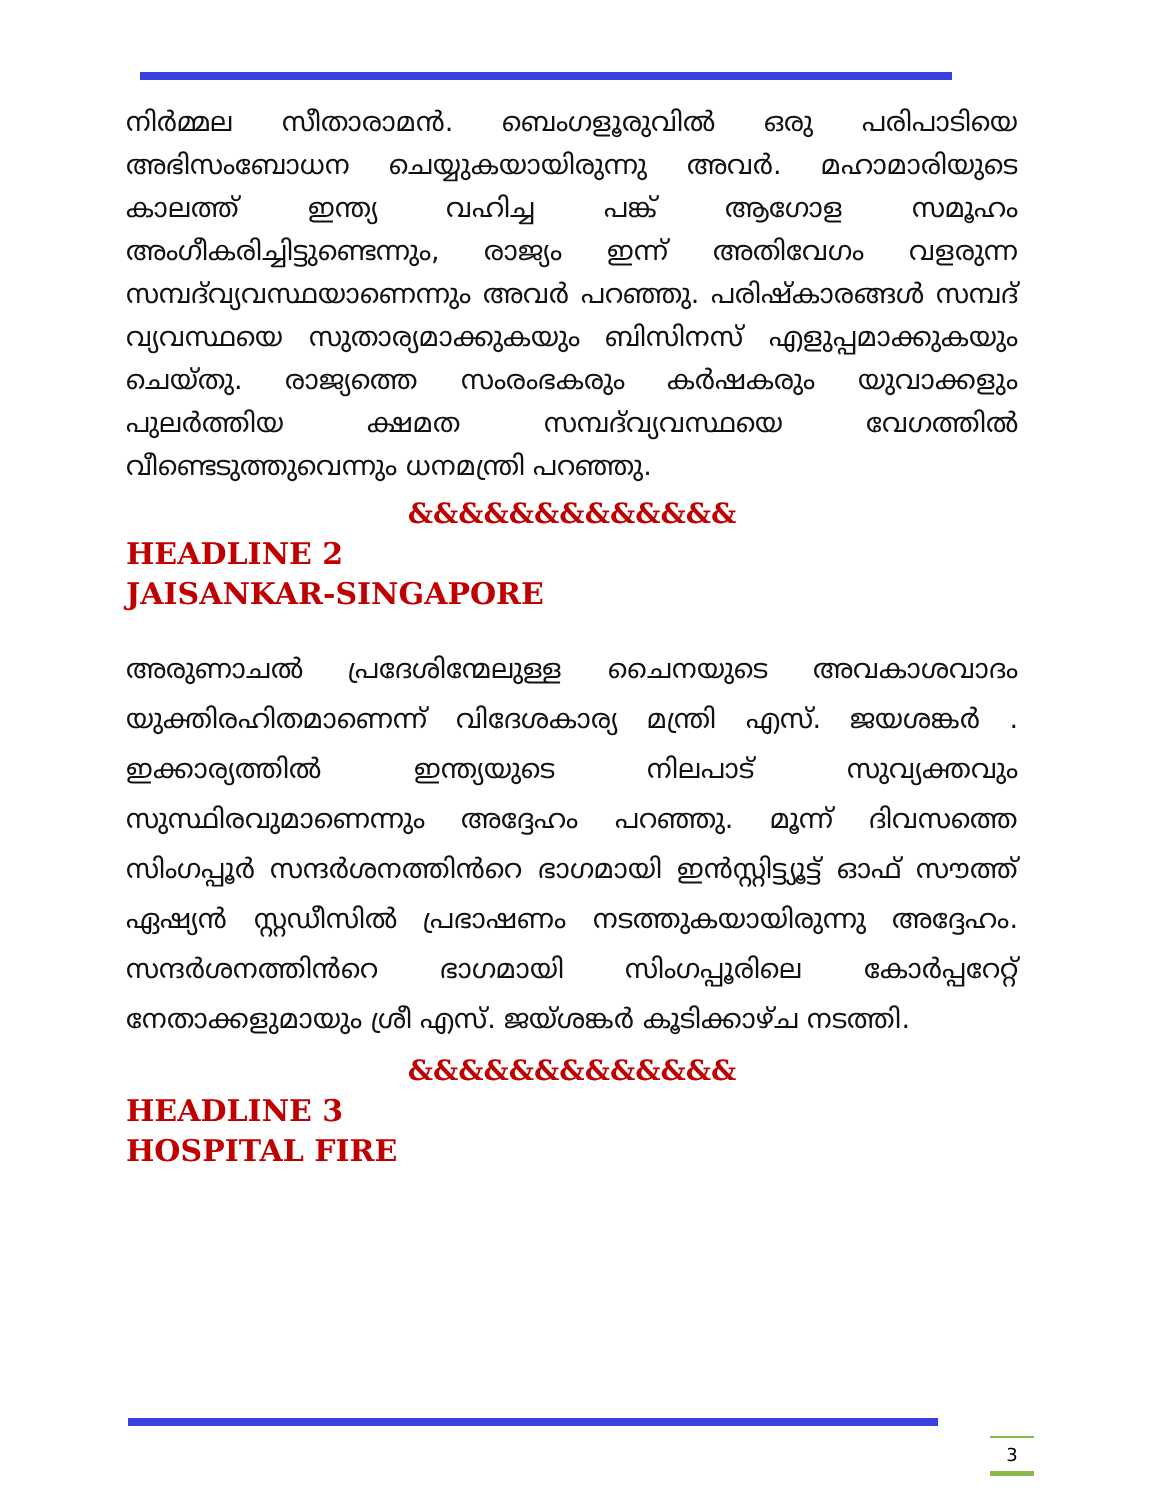നിർമ്മല സീതാരാമൻ. ബെംഗളൂരുവിൽ ഒരു പരിപാടിയെ അഭിസംബോധന ചെയ്യുകയായിരുന്നു അവർ. മഹാമാരിയുടെ കാലത്ത് ഇന്ത്യ വഹിച്ച പങ്ക് ആഗോള സമൂഹം അംഗീകരിച്ചിട്ടുണ്ടെന്നും, രാജ്യം ഇന്ന് അതിവേഗം വളരുന്ന സമ്പദ്‌വ്യവസ്ഥയാണെന്നും അവർ പറഞ്ഞു. പരിഷ്കാരങ്ങൾ സമ്പദ് വ്യവസ്ഥയെ സുതാര്യമാക്കുകയും ബിസിനസ് എളുപ്പമാക്കുകയും ചെയ്തു. രാജ്യത്തെ സംരംഭകരും കർഷകരും യുവാക്കളും പുലർത്തിയ ക്ഷമത സമ്പദ്‌വ്യവസ്ഥയെ വേഗത്തിൽ വീണ്ടെടുത്തുവെന്നും ധനമന്ത്രി പറഞ്ഞു.
&&&&&&&&&&&&&
HEADLINE 2
JAISANKAR-SINGAPORE
അരുണാചൽ പ്രദേശിന്മേലുള്ള ചൈനയുടെ അവകാശവാദം യുക്തിരഹിതമാണെന്ന് വിദേശകാര്യ മന്ത്രി എസ്. ജയശങ്കർ . ഇക്കാര്യത്തിൽ ഇന്ത്യയുടെ നിലപാട് സുവ്യക്തവും സുസ്ഥിരവുമാണെന്നും അദ്ദേഹം പറഞ്ഞു. മൂന്ന് ദിവസത്തെ സിംഗപ്പൂർ സന്ദർശനത്തിൻറെ ഭാഗമായി ഇൻസ്റ്റിട്ട്യൂട്ട് ഓഫ് സൗത്ത് ഏഷ്യൻ സ്റ്റഡീസിൽ പ്രഭാഷണം നടത്തുകയായിരുന്നു അദ്ദേഹം. സന്ദർശനത്തിൻറെ ഭാഗമായി സിംഗപ്പൂരിലെ കോർപ്പറേറ്റ് നേതാക്കളുമായും ശ്രീ എസ്. ജയ്ശങ്കർ കൂടിക്കാഴ്ച നടത്തി.
&&&&&&&&&&&&&
HEADLINE 3
HOSPITAL FIRE
3